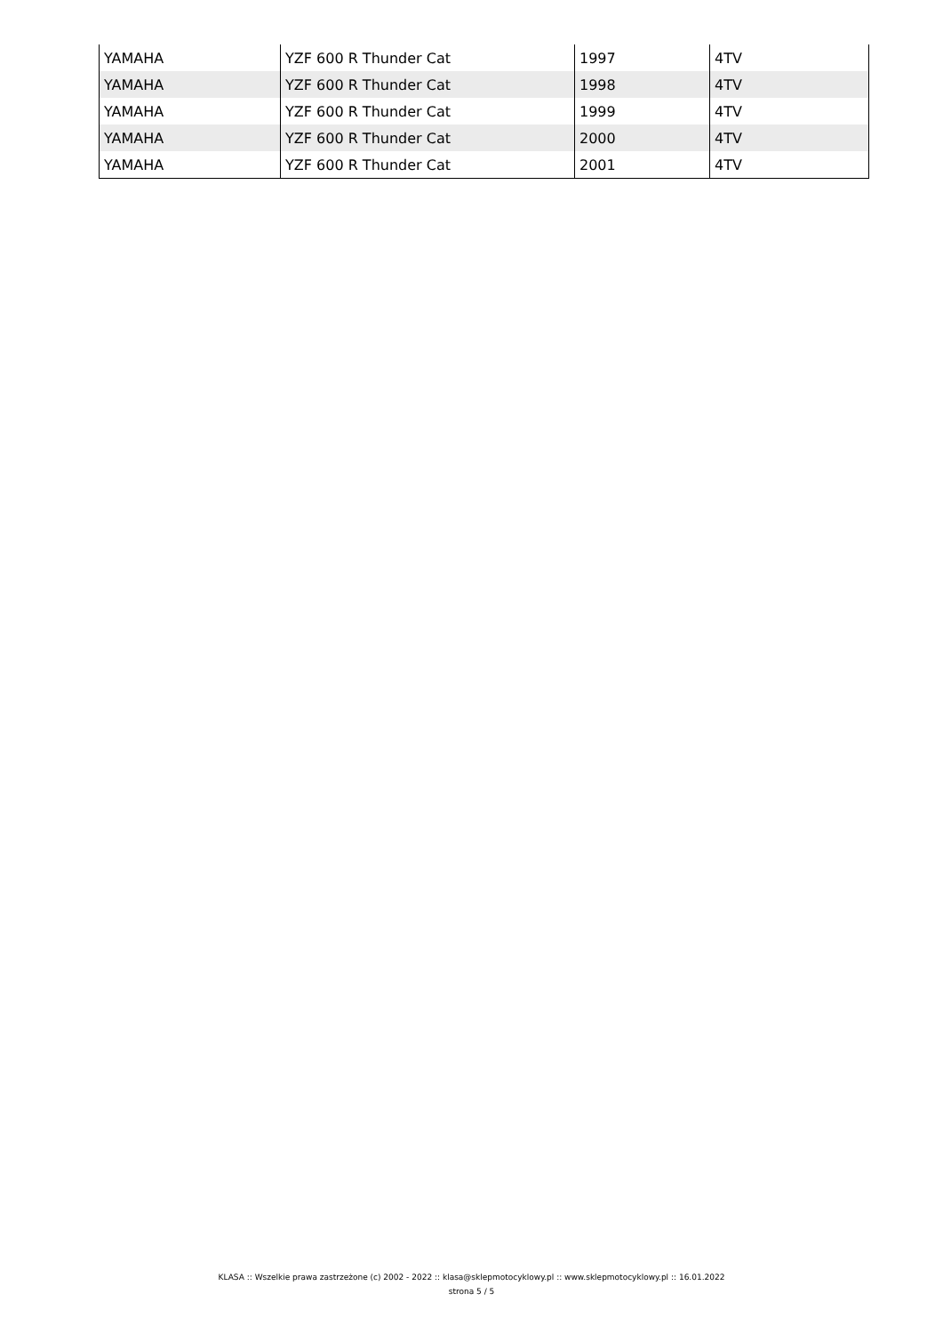| YAMAHA | YZF 600 R Thunder Cat | 1997 | 4TV |
| YAMAHA | YZF 600 R Thunder Cat | 1998 | 4TV |
| YAMAHA | YZF 600 R Thunder Cat | 1999 | 4TV |
| YAMAHA | YZF 600 R Thunder Cat | 2000 | 4TV |
| YAMAHA | YZF 600 R Thunder Cat | 2001 | 4TV |
KLASA :: Wszelkie prawa zastrzeżone (c) 2002 - 2022 :: klasa@sklepmotocyklowy.pl :: www.sklepmotocyklowy.pl :: 16.01.2022
strona 5 / 5